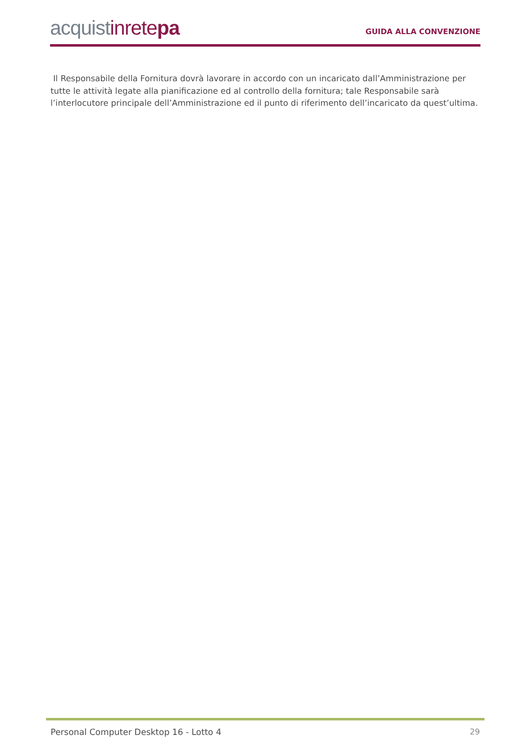acquistinrete pa
GUIDA ALLA CONVENZIONE
Il Responsabile della Fornitura dovrà lavorare in accordo con un incaricato dall’Amministrazione per tutte le attività legate alla pianificazione ed al controllo della fornitura; tale Responsabile sarà l’interlocutore principale dell’Amministrazione ed il punto di riferimento dell’incaricato da quest’ultima.
Personal Computer Desktop 16 - Lotto 4 29